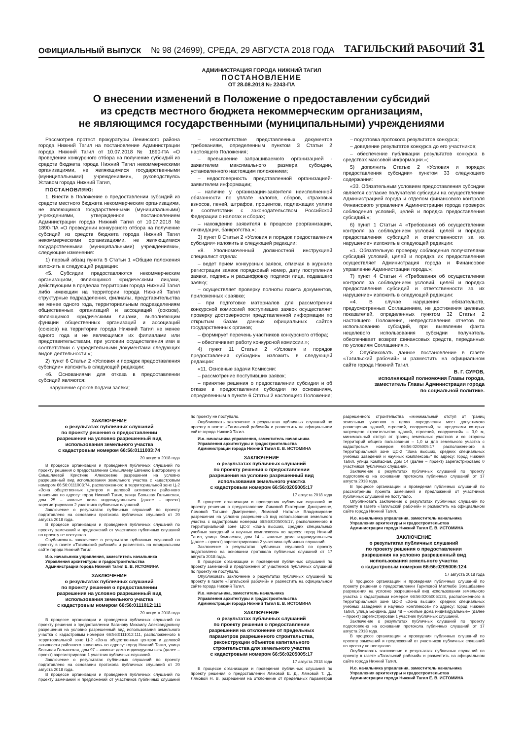ОФИЦИАЛЬНЫЙ ВЫПУСК № 98 (24699), СРЕДА, 29 АВГУСТА 2018 ГОДА ТАГИЛЬСКИЙ РАБОЧИЙ 31
АДМИНИСТРАЦИЯ ГОРОДА НИЖНИЙ ТАГИЛ
ПОСТАНОВЛЕНИЕ
ОТ 28.08.2018 № 2243-ПА
О внесении изменений в Положение о предоставлении субсидий
из средств местного бюджета некоммерческим организациям,
не являющимся государственными (муниципальными) учреждениями
Рассмотрев протест прокуратуры Ленинского района города Нижний Тагил на постановление Администрации города Нижний Тагил от 10.07.2018 № 1890-ПА «О проведении конкурсного отбора на получение субсидий из средств бюджета города Нижний Тагил некоммерческими организациями, не являющимися государственными (муниципальными) учреждениями», руководствуясь Уставом города Нижний Тагил,
ПОСТАНОВЛЯЮ:
1. Внести в Положение о предоставлении субсидий из средств местного бюджета некоммерческим организациям, не являющимся государственными (муниципальными) учреждениями, утвержденное постановлением Администрации города Нижний Тагил от 10.07.2018 № 1890-ПА «О проведении конкурсного отбора на получение субсидий из средств бюджета города Нижний Тагил некоммерческими организациями, не являющимися государственными (муниципальными) учреждениями», следующие изменения:
1) первый абзац пункта 5 Статьи 1 «Общие положения изложить в следующей редакции:
«5. Субсидии предоставляются некоммерческим организациям, являющимся юридическими лицами, действующим в пределах территории города Нижний Тагил либо имеющим на территории города Нижний Тагил структурные подразделения, филиалы, представительства не менее одного года, территориальным подразделениям общественных организаций и ассоциаций (союзов), являющимся юридическими лицами, выполняющим функции общественных организаций и ассоциаций (союзов) на территории города Нижний Тагил не менее одного года и не являющимся их филиалами или представительствами, при условии осуществления ими в соответствии с учредительными документами следующих видов деятельности:»;
2) пункт 6 Статьи 2 «Условия и порядок предоставления субсидии» изложить в следующей редакции:
«6. Основаниями для отказа в предоставлении субсидий являются:
– нарушение сроков подачи заявки;
– несоответствие представленных документов требованиям, определенным пунктом 3 Статьи 2 настоящего Положения;
– превышение запрашиваемого организацией - заявителем максимального размера субсидии, установленного настоящим положением;
– недостоверность представленной организацией-заявителем информации;
– наличие у организации-заявителя неисполненной обязанности по уплате налогов, сборов, страховых взносов, пеней, штрафов, процентов, подлежащих уплате в соответствии с законодательством Российской Федерации о налогах и сборах;
– нахождение заявителя в процессе реорганизации, ликвидации, банкротства.»;
3) пункт 8 Статьи 2 «Условия и порядок предоставления субсидии» изложить в следующей редакции:
«8. Уполномоченный должностной инструкцией специалист отдела:
– ведет прием конкурсных заявок, отмечая в журнале регистрации заявок порядковый номер, дату поступления заявки, подпись и расшифровку подписи лица, подавшего заявку;
– осуществляет проверку полноты пакета документов, приложенных к заявке;
– при подготовке материалов для рассмотрения конкурсной комиссией поступивших заявок осуществляет проверку достоверности представленной информации по открытым базам данных официальных сайтов государственных органов;
– формирует перечень участников конкурсного отбора;
– обеспечивает работу конкурсной комиссии.»;
4) пункт 11 Статьи 2 «Условия и порядок предоставления субсидии» изложить в следующей редакции:
«11. Основные задачи Комиссии:
– рассмотрение поступивших заявок;
– принятие решения о предоставлении субсидии и об отказе в предоставлении субсидии по основаниям, определенным в пункте 6 Статьи 2 настоящего Положения;
– подготовка протокола результатов конкурса;
– доведение результатов конкурса до его участников;
– обеспечение публикации результатов конкурса в средствах массовой информации.»;
5) дополнить Статью 2 «Условия и порядок предоставления субсидии» пунктом 33 следующего содержания:
«33. Обязательным условием предоставления субсидии является согласие получателя субсидии на осуществление Администрацией города и отделом финансового контроля Финансового управления Администрации города проверок соблюдения условий, целей и порядка предоставления субсидий.»;
6) пункт 1 Статьи 4 «Требования об осуществлении контроля за соблюдением условий, целей и порядка предоставления субсидий и ответственности за их нарушение» изложить в следующей редакции:
«1. Обязательную проверку соблюдения получателями субсидий условий, целей и порядка их предоставления осуществляет Администрация города и Финансовое управление Администрации города.»;
7) пункт 4 Статьи 4 «Требования об осуществлении контроля за соблюдением условий, целей и порядка предоставления субсидий и ответственности за их нарушение» изложить в следующей редакции:
«4. В случае нарушения обязательств, предусмотренных Соглашением, не достижения целевых показателей, определенных пунктом 32 Статьи 2 настоящего Положения, непредставления отчетов по использованию субсидий, при выявлении факта нецелевого использования субсидии получатель обеспечивает возврат финансовых средств, переданных по условиям Соглашения.».
2. Опубликовать данное постановление в газете «Тагильский рабочий» и разместить на официальном сайте города Нижний Тагил.
В. Г. СУРОВ,
исполняющий полномочия Главы города,
заместитель Главы Администрации города
по социальной политике.
ЗАКЛЮЧЕНИЕ
о результатах публичных слушаний
по проекту решения о предоставлении
разрешения на условно разрешенный вид
использования земельного участка
с кадастровым номером 66:56:0111003:74
20 августа 2018 года
В процессе организации и проведения публичных слушаний по проекту решения о предоставлении Смышляеву Евгению Викторовичу и Смышляевой Кристине Алексеевне разрешения на условно разрешенный вид использования земельного участка с кадастровым номером 66:56:0111003:74, расположенного в территориальной зоне Ц-2 «Зона общественных центров и деловой активности районного значения» по адресу: город Нижний Тагил, улица Большая Гальянская, дом 25 – «жилые дома индивидуальные» (далее – проект) зарегистрировано 2 участника публичных слушаний.
Заключение о результатах публичных слушаний по проекту подготовлено на основании протокола публичных слушаний от 20 августа 2018 года.
В процессе организации и проведения публичных слушаний по проекту замечаний и предложений от участников публичных слушаний по проекту не поступало.
Опубликовать заключение о результатах публичных слушаний по проекту в газете «Тагильский рабочий» и разместить на официальном сайте города Нижний Тагил.
И.о. начальника управления, заместитель начальника
Управления архитектуры и градостроительства
Администрации города Нижний Тагил Е. В. ИСТОМИНА
ЗАКЛЮЧЕНИЕ
о результатах публичных слушаний
по проекту решения о предоставлении
разрешения на условно разрешенный вид
использования земельного участка
с кадастровым номером 66:56:0111012:111
20 августа 2018 года
В процессе организации и проведения публичных слушаний по проекту решения о предоставлении Ваганову Михаилу Александровичу разрешения на условно разрешенный вид использования земельного участка с кадастровым номером 66:56:0111012:111, расположенного в территориальной зоне Ц-2 «Зона общественных центров и деловой активности районного значения» по адресу: город Нижний Тагил, улица Большая Гальянская, дом 97 – «жилые дома индивидуальные» (далее – проект) зарегистрирован 1 участник публичных слушаний.
Заключение о результатах публичных слушаний по проекту подготовлено на основании протокола публичных слушаний от 20 августа 2018 года.
В процессе организации и проведения публичных слушаний по проекту замечаний и предложений от участников публичных слушаний по проекту не поступало.
Опубликовать заключение о результатах публичных слушаний по проекту в газете «Тагильский рабочий» и разместить на официальном сайте города Нижний Тагил.
И.о. начальника управления, заместитель начальника
Управления архитектуры и градостроительства
Администрации города Нижний Тагил Е. В. ИСТОМИНА
ЗАКЛЮЧЕНИЕ
о результатах публичных слушаний
по проекту решения о предоставлении
разрешения на условно разрешенный вид
использования земельного участка
с кадастровым номером 66:56:0205005:17
17 августа 2018 года
В процессе организации и проведения публичных слушаний по проекту решения о предоставлении Лямовой Екатерине Дмитриевне, Лямовой Татьяне Дмитриевне, Лямовой Наталье Владимировне разрешения на условно разрешенный вид использования земельного участка с кадастровым номером 66:56:0205005:17, расположенного в территориальной зоне ЦС-2 «Зона высших, средних специальных учебных заведений и научных комплексов» по адресу: город Нижний Тагил, улица Компасная, дом 14 – «жилые дома индивидуальные» (далее – проект) зарегистрировано 2 участника публичных слушаний.
Заключение о результатах публичных слушаний по проекту подготовлено на основании протокола публичных слушаний от 17 августа 2018 года.
В процессе организации и проведения публичных слушаний по проекту замечаний и предложений от участников публичных слушаний по проекту не поступало.
Опубликовать заключение о результатах публичных слушаний по проекту в газете «Тагильский рабочий» и разместить на официальном сайте города Нижний Тагил.
И.о. начальника, заместитель начальника
Управления архитектуры и градостроительства
Администрации города Нижний Тагил Е. В. ИСТОМИНА
ЗАКЛЮЧЕНИЕ
о результатах публичных слушаний
по проекту решения о предоставлении
разрешения на отклонение от предельных
параметров разрешенного строительства,
реконструкции объектов капитального
строительства для земельного участка
с кадастровым номером 66:56:0205005:17
17 августа 2018 года
В процессе организации и проведения публичных слушаний по проекту решения о предоставлении Лямовой Е. Д., Лямовой Т. Д., Лямовой Н. В. разрешения на отклонение от предельных параметров разрешенного строительства «минимальный отступ от границ земельных участков в целях определения мест допустимого размещения зданий, строений, сооружений, за пределами которых запрещено строительство зданий, строений, сооружений» – 3,0 м, минимальный отступ от границ земельных участков и со стороны территорий общего пользования – 1,0 м для земельного участка с кадастровым номером 66:56:0205005:17, расположенного в территориальной зоне ЦС-2 "Зона высших, средних специальных учебных заведений и научных комплексов»" по адресу: город Нижний Тагил, улица Компасная, дом 14 (далее – проект) зарегистрировано 0 участников публичных слушаний.
Заключение о результатах публичных слушаний по проекту подготовлено на основании протокола публичных слушаний от 17 августа 2018 года.
В процессе организации и проведения публичных слушаний по рассмотрению проекта замечаний и предложений от участников публичных слушаний не поступало.
Опубликовать заключение о результатах публичных слушаний по проекту в газете «Тагильский рабочий» и разместить на официальном сайте города Нижний Тагил.
И.о. начальника управления, заместитель начальника
Управления архитектуры и градостроительства
Администрации города Нижний Тагил Е. В. ИСТОМИНА
ЗАКЛЮЧЕНИЕ
о результатах публичных слушаний
по проекту решения о предоставлении
разрешения на условно разрешенный вид
использования земельного участка
с кадастровым номером 66:56:0205006:124
17 августа 2018 года
В процессе организации и проведения публичных слушаний по проекту решения о предоставлении Гариповой Матлюбе Эргашбаевне разрешения на условно разрешенный вид использования земельного участка с кадастровым номером 66:56:0205006:124, расположенного в территориальной зоне ЦС-2 «Зона высших, средних специальных учебных заведений и научных комплексов» по адресу: город Нижний Тагил, улица Бондина, дом 48 – «жилые дома индивидуальные» (далее – проект) зарегистрирован 1 участник публичных слушаний.
Заключение о результатах публичных слушаний по проекту подготовлено на основании протокола публичных слушаний от 17 августа 2018 года.
В процессе организации и проведения публичных слушаний по проекту замечаний и предложений от участников публичных слушаний по проекту не поступало.
Опубликовать заключение о результатах публичных слушаний по проекту в газете «Тагильский рабочий» и разместить на официальном сайте города Нижний Тагил.
И.о. начальника управления, заместитель начальника
Управления архитектуры и градостроительства
Администрации города Нижний Тагил Е. В. ИСТОМИНА